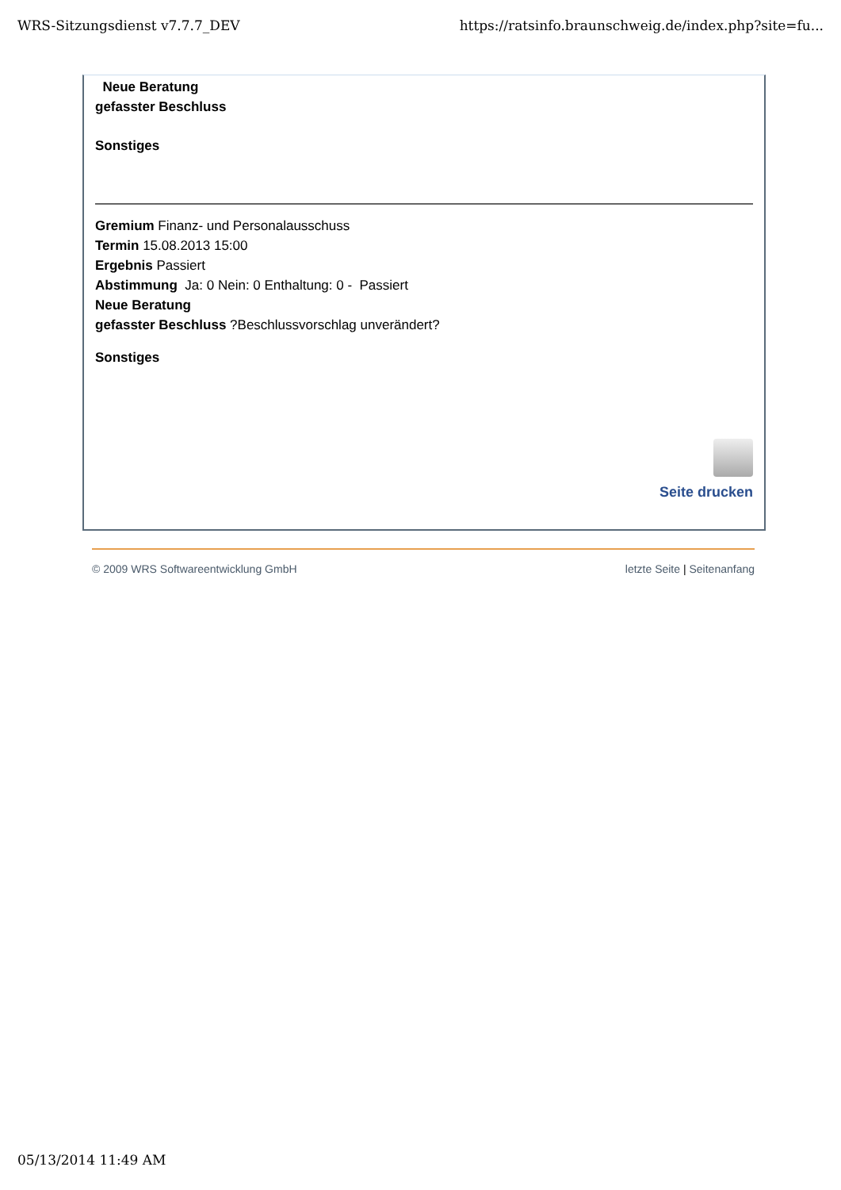WRS-Sitzungsdienst v7.7.7_DEV https://ratsinfo.braunschweig.de/index.php?site=fu...
Neue Beratung
gefasster Beschluss
Sonstiges
Gremium Finanz- und Personalausschuss
Termin 15.08.2013 15:00
Ergebnis Passiert
Abstimmung Ja: 0 Nein: 0 Enthaltung: 0 - Passiert
Neue Beratung
gefasster Beschluss ?Beschlussvorschlag unverändert?
Sonstiges
Seite drucken
© 2009 WRS Softwareentwicklung GmbH letzte Seite | Seitenanfang
05/13/2014 11:49 AM